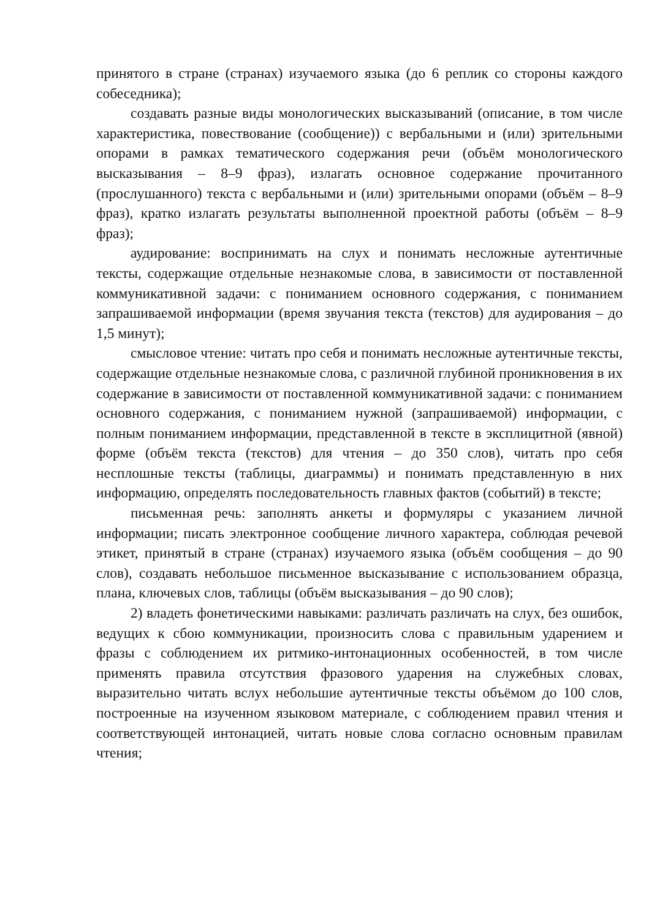принятого в стране (странах) изучаемого языка (до 6 реплик со стороны каждого собеседника);
создавать разные виды монологических высказываний (описание, в том числе характеристика, повествование (сообщение)) с вербальными и (или) зрительными опорами в рамках тематического содержания речи (объём монологического высказывания – 8–9 фраз), излагать основное содержание прочитанного (прослушанного) текста с вербальными и (или) зрительными опорами (объём – 8–9 фраз), кратко излагать результаты выполненной проектной работы (объём – 8–9 фраз);
аудирование: воспринимать на слух и понимать несложные аутентичные тексты, содержащие отдельные незнакомые слова, в зависимости от поставленной коммуникативной задачи: с пониманием основного содержания, с пониманием запрашиваемой информации (время звучания текста (текстов) для аудирования – до 1,5 минут);
смысловое чтение: читать про себя и понимать несложные аутентичные тексты, содержащие отдельные незнакомые слова, с различной глубиной проникновения в их содержание в зависимости от поставленной коммуникативной задачи: с пониманием основного содержания, с пониманием нужной (запрашиваемой) информации, с полным пониманием информации, представленной в тексте в эксплицитной (явной) форме (объём текста (текстов) для чтения – до 350 слов), читать про себя несплошные тексты (таблицы, диаграммы) и понимать представленную в них информацию, определять последовательность главных фактов (событий) в тексте;
письменная речь: заполнять анкеты и формуляры с указанием личной информации; писать электронное сообщение личного характера, соблюдая речевой этикет, принятый в стране (странах) изучаемого языка (объём сообщения – до 90 слов), создавать небольшое письменное высказывание с использованием образца, плана, ключевых слов, таблицы (объём высказывания – до 90 слов);
2) владеть фонетическими навыками: различать различать на слух, без ошибок, ведущих к сбою коммуникации, произносить слова с правильным ударением и фразы с соблюдением их ритмико-интонационных особенностей, в том числе применять правила отсутствия фразового ударения на служебных словах, выразительно читать вслух небольшие аутентичные тексты объёмом до 100 слов, построенные на изученном языковом материале, с соблюдением правил чтения и соответствующей интонацией, читать новые слова согласно основным правилам чтения;